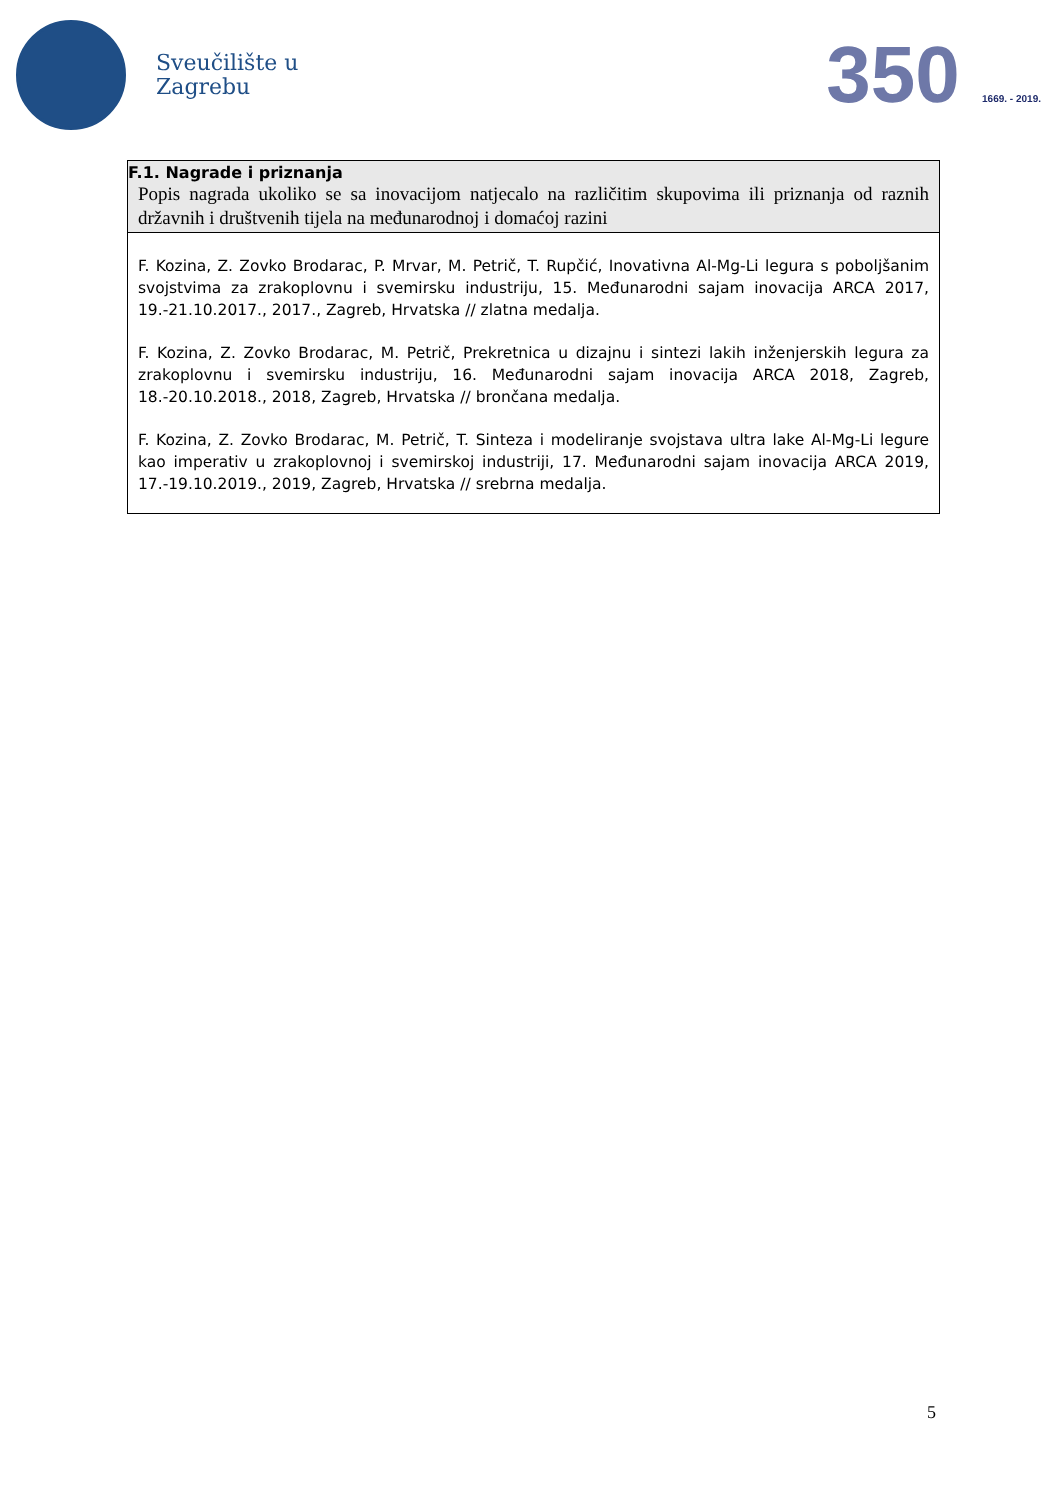Sveučilište u
Zagrebu
350 1669. - 2019.
| F.1. Nagrade i priznanja Popis nagrada ukoliko se sa inovacijom natjecalo na različitim skupovima ili priznanja od raznih državnih i društvenih tijela na međunarodnoj i domaćoj razini |
| F. Kozina, Z. Zovko Brodarac, P. Mrvar, M. Petrič, T. Rupčić, Inovativna Al-Mg-Li legura s poboljšanim svojstvima za zrakoplovnu i svemirsku industriju, 15. Međunarodni sajam inovacija ARCA 2017, 19.-21.10.2017., 2017., Zagreb, Hrvatska // zlatna medalja. F. Kozina, Z. Zovko Brodarac, M. Petrič, Prekretnica u dizajnu i sintezi lakih inženjerskih legura za zrakoplovnu i svemirsku industriju, 16. Međunarodni sajam inovacija ARCA 2018, Zagreb, 18.-20.10.2018., 2018, Zagreb, Hrvatska // brončana medalja. F. Kozina, Z. Zovko Brodarac, M. Petrič, T. Sinteza i modeliranje svojstava ultra lake Al-Mg-Li legure kao imperativ u zrakoplovnoj i svemirskoj industriji, 17. Međunarodni sajam inovacija ARCA 2019, 17.-19.10.2019., 2019, Zagreb, Hrvatska // srebrna medalja. |
5